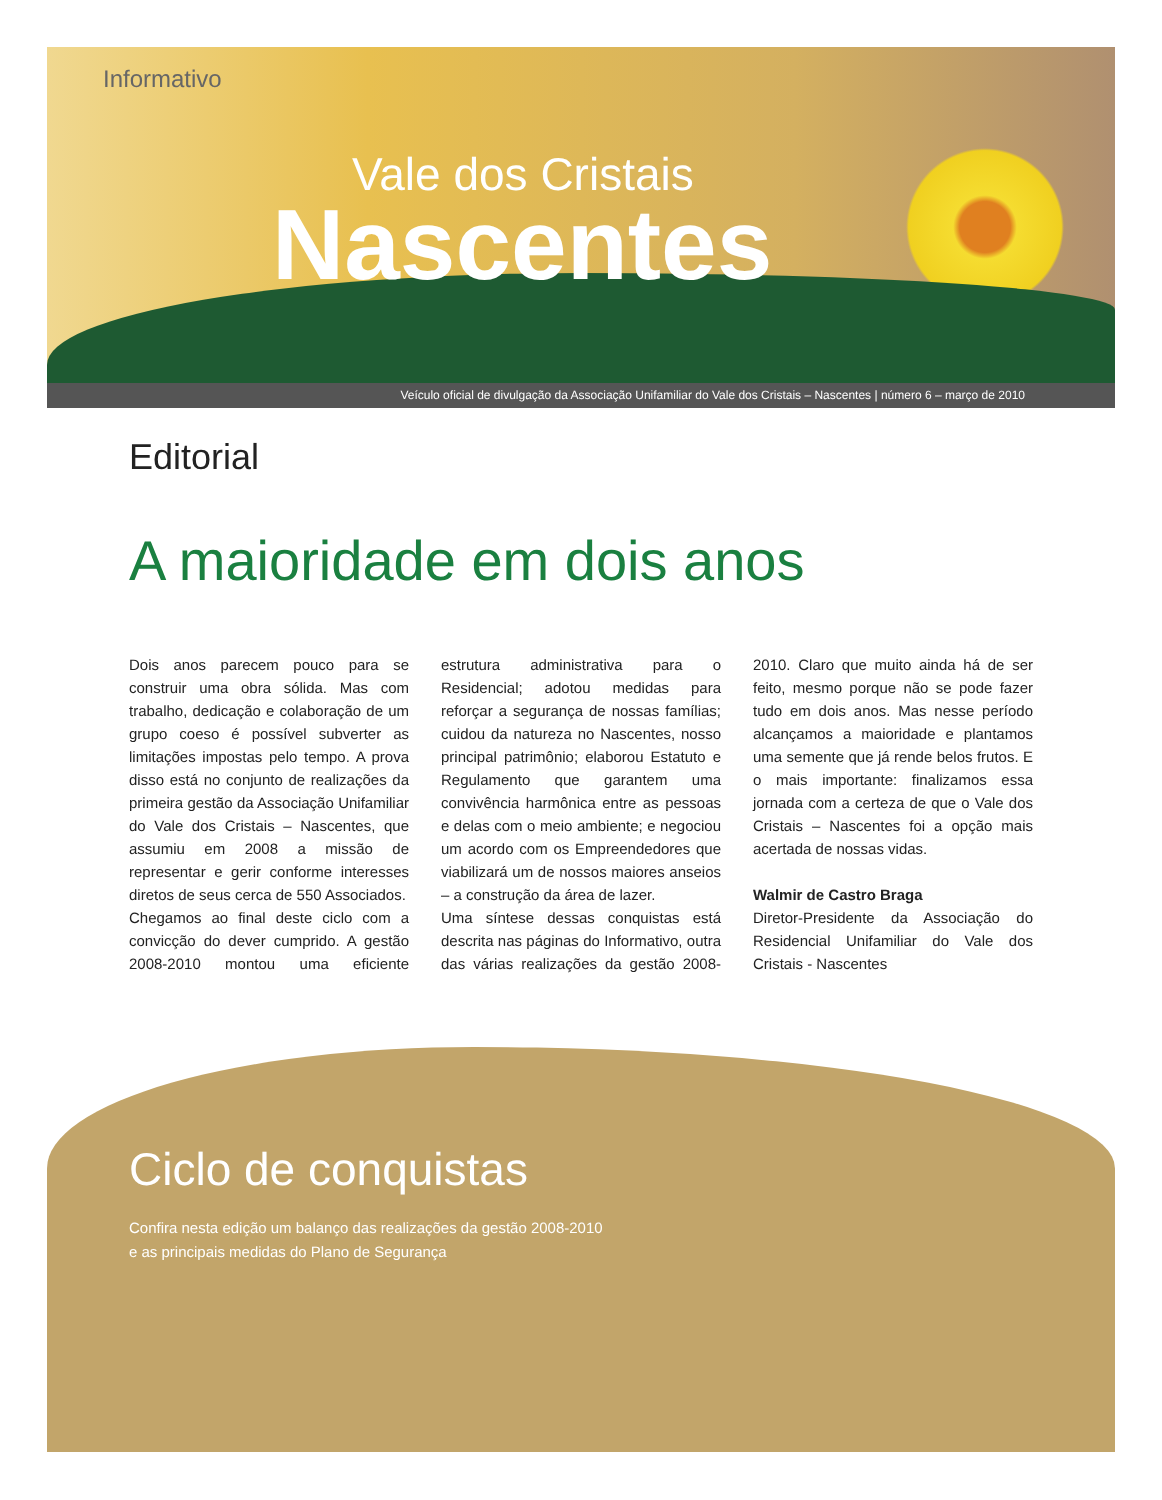Informativo
Vale dos Cristais
Nascentes
Veículo oficial de divulgação da Associação Unifamiliar do Vale dos Cristais – Nascentes | número 6 – março de 2010
Editorial
A maioridade em dois anos
Dois anos parecem pouco para se construir uma obra sólida. Mas com trabalho, dedicação e colaboração de um grupo coeso é possível subverter as limitações impostas pelo tempo. A prova disso está no conjunto de realizações da primeira gestão da Associação Unifamiliar do Vale dos Cristais – Nascentes, que assumiu em 2008 a missão de representar e gerir conforme interesses diretos de seus cerca de 550 Associados.
Chegamos ao final deste ciclo com a convicção do dever cumprido. A gestão 2008-2010 montou uma eficiente estrutura administrativa para o Residencial; adotou medidas para reforçar a segurança de nossas famílias; cuidou da natureza no Nascentes, nosso principal patrimônio; elaborou Estatuto e Regulamento que garantem uma convivência harmônica entre as pessoas e delas com o meio ambiente; e negociou um acordo com os Empreendedores que viabilizará um de nossos maiores anseios – a construção da área de lazer.
Uma síntese dessas conquistas está descrita nas páginas do Informativo, outra das várias realizações da gestão 2008-2010. Claro que muito ainda há de ser feito, mesmo porque não se pode fazer tudo em dois anos. Mas nesse período alcançamos a maioridade e plantamos uma semente que já rende belos frutos. E o mais importante: finalizamos essa jornada com a certeza de que o Vale dos Cristais – Nascentes foi a opção mais acertada de nossas vidas.
Walmir de Castro Braga
Diretor-Presidente da Associação do Residencial Unifamiliar do Vale dos Cristais - Nascentes
Ciclo de conquistas
Confira nesta edição um balanço das realizações da gestão 2008-2010
e as principais medidas do Plano de Segurança